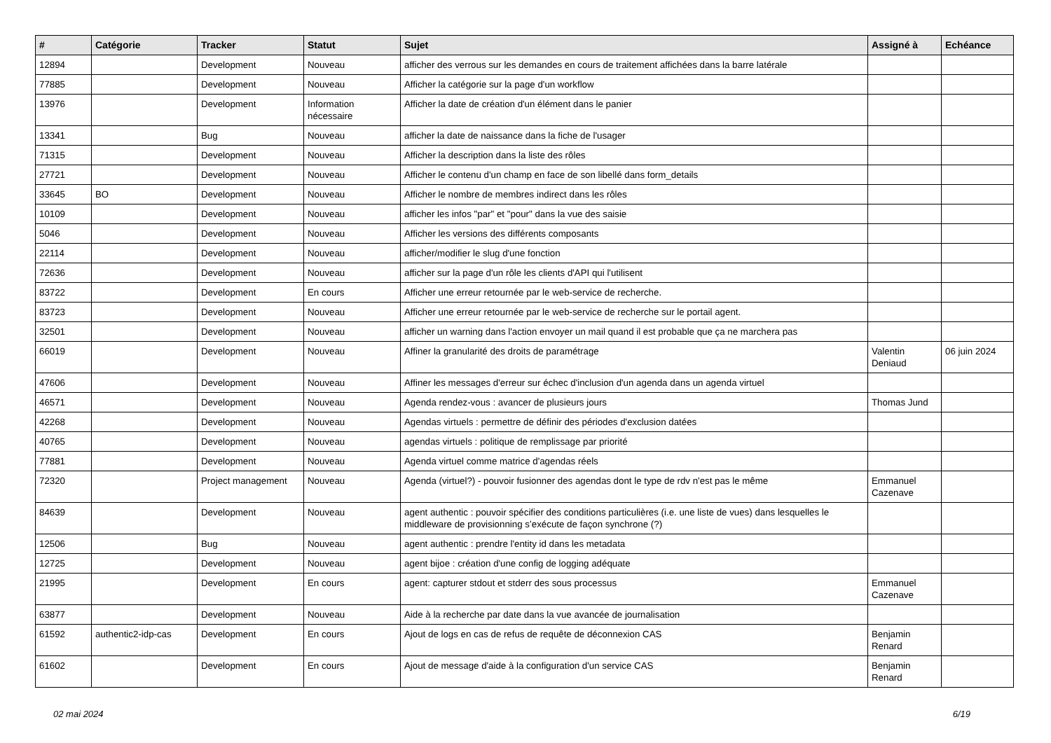| # | Catégorie | Tracker | Statut | Sujet | Assigné à | Echéance |
| --- | --- | --- | --- | --- | --- | --- |
| 12894 | | Development | Nouveau | afficher des verrous sur les demandes en cours de traitement affichées dans la barre latérale | | |
| 77885 | | Development | Nouveau | Afficher la catégorie sur la page d'un workflow | | |
| 13976 | | Development | Information nécessaire | Afficher la date de création d'un élément dans le panier | | |
| 13341 | | Bug | Nouveau | afficher la date de naissance dans la fiche de l'usager | | |
| 71315 | | Development | Nouveau | Afficher la description dans la liste des rôles | | |
| 27721 | | Development | Nouveau | Afficher le contenu d'un champ en face de son libellé dans form_details | | |
| 33645 | BO | Development | Nouveau | Afficher le nombre de membres indirect dans les rôles | | |
| 10109 | | Development | Nouveau | afficher les infos "par" et "pour" dans la vue des saisie | | |
| 5046 | | Development | Nouveau | Afficher les versions des différents composants | | |
| 22114 | | Development | Nouveau | afficher/modifier le slug d'une fonction | | |
| 72636 | | Development | Nouveau | afficher sur la page d'un rôle les clients d'API qui l'utilisent | | |
| 83722 | | Development | En cours | Afficher une erreur retournée par le web-service de recherche. | | |
| 83723 | | Development | Nouveau | Afficher une erreur retournée par le web-service de recherche sur le portail agent. | | |
| 32501 | | Development | Nouveau | afficher un warning dans l'action envoyer un mail quand il est probable que ça ne marchera pas | | |
| 66019 | | Development | Nouveau | Affiner la granularité des droits de paramétrage | Valentin Deniaud | 06 juin 2024 |
| 47606 | | Development | Nouveau | Affiner les messages d'erreur sur échec d'inclusion d'un agenda dans un agenda virtuel | | |
| 46571 | | Development | Nouveau | Agenda rendez-vous : avancer de plusieurs jours | Thomas Jund | |
| 42268 | | Development | Nouveau | Agendas virtuels : permettre de définir des périodes d'exclusion datées | | |
| 40765 | | Development | Nouveau | agendas virtuels : politique de remplissage par priorité | | |
| 77881 | | Development | Nouveau | Agenda virtuel comme matrice d'agendas réels | | |
| 72320 | | Project management | Nouveau | Agenda (virtuel?) - pouvoir fusionner des agendas dont le type de rdv n'est pas le même | Emmanuel Cazenave | |
| 84639 | | Development | Nouveau | agent authentic : pouvoir spécifier des conditions particulières (i.e. une liste de vues) dans lesquelles le middleware de provisionning s’exécute de façon synchrone (?) | | |
| 12506 | | Bug | Nouveau | agent authentic : prendre l'entity id dans les metadata | | |
| 12725 | | Development | Nouveau | agent bijoe : création d'une config de logging adéquate | | |
| 21995 | | Development | En cours | agent: capturer stdout et stderr des sous processus | Emmanuel Cazenave | |
| 63877 | | Development | Nouveau | Aide à la recherche par date dans la vue avancée de journalisation | | |
| 61592 | authentic2-idp-cas | Development | En cours | Ajout de logs en cas de refus de requête de déconnexion CAS | Benjamin Renard | |
| 61602 | | Development | En cours | Ajout de message d'aide à la configuration d'un service CAS | Benjamin Renard | |
02 mai 2024 6/19